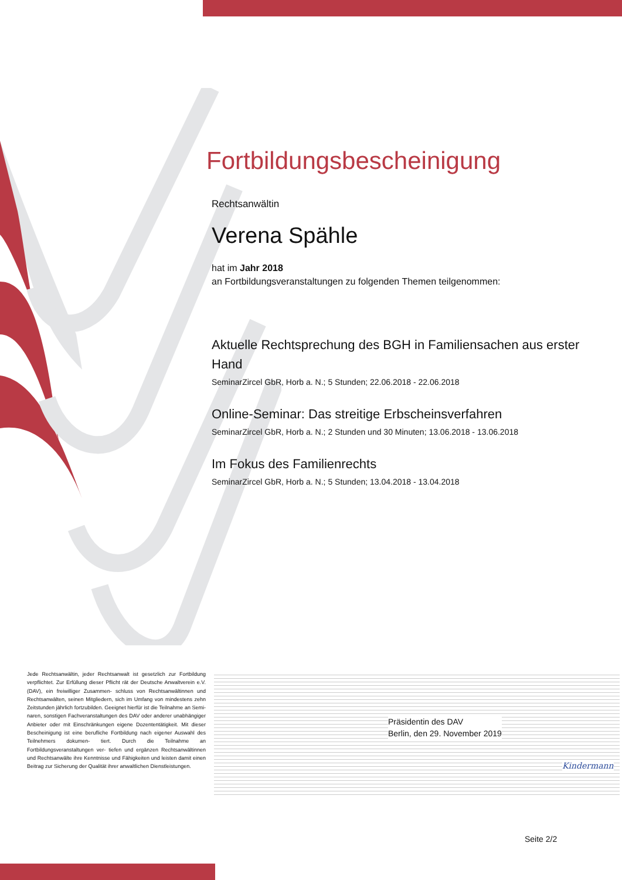Fortbildungsbescheinigung
Rechtsanwältin
Verena Spähle
hat im Jahr 2018
an Fortbildungsveranstaltungen zu folgenden Themen teilgenommen:
Aktuelle Rechtsprechung des BGH in Familiensachen aus erster Hand
SeminarZircel GbR, Horb a. N.; 5 Stunden; 22.06.2018 - 22.06.2018
Online-Seminar: Das streitige Erbscheinsverfahren
SeminarZircel GbR, Horb a. N.; 2 Stunden und 30 Minuten; 13.06.2018 - 13.06.2018
Im Fokus des Familienrechts
SeminarZircel GbR, Horb a. N.; 5 Stunden; 13.04.2018 - 13.04.2018
Jede Rechtsanwältin, jeder Rechtsanwalt ist gesetzlich zur Fortbildung verpflichtet. Zur Erfüllung dieser Pflicht rät der Deutsche Anwaltverein e.V. (DAV), ein freiwilliger Zusammen- schluss von Rechtsanwältinnen und Rechtsanwälten, seinen Mitgliedern, sich im Umfang von mindestens zehn Zeitstunden jährlich fortzubilden. Geeignet hierfür ist die Teilnahme an Semi- naren, sonstigen Fachveranstaltungen des DAV oder anderer unabhängiger Anbieter oder mit Einschränkungen eigene Dozententätigkeit. Mit dieser Bescheinigung ist eine berufliche Fortbildung nach eigener Auswahl des Teilnehmers dokumen- tiert. Durch die Teilnahme an Fortbildungsveranstaltungen ver- tiefen und ergänzen Rechtsanwältinnen und Rechtsanwälte ihre Kenntnisse und Fähigkeiten und leisten damit einen Beitrag zur Sicherung der Qualität ihrer anwaltlichen Dienstleistungen.
Kindermann
Präsidentin des DAV
Berlin, den 29. November 2019
Seite 2/2